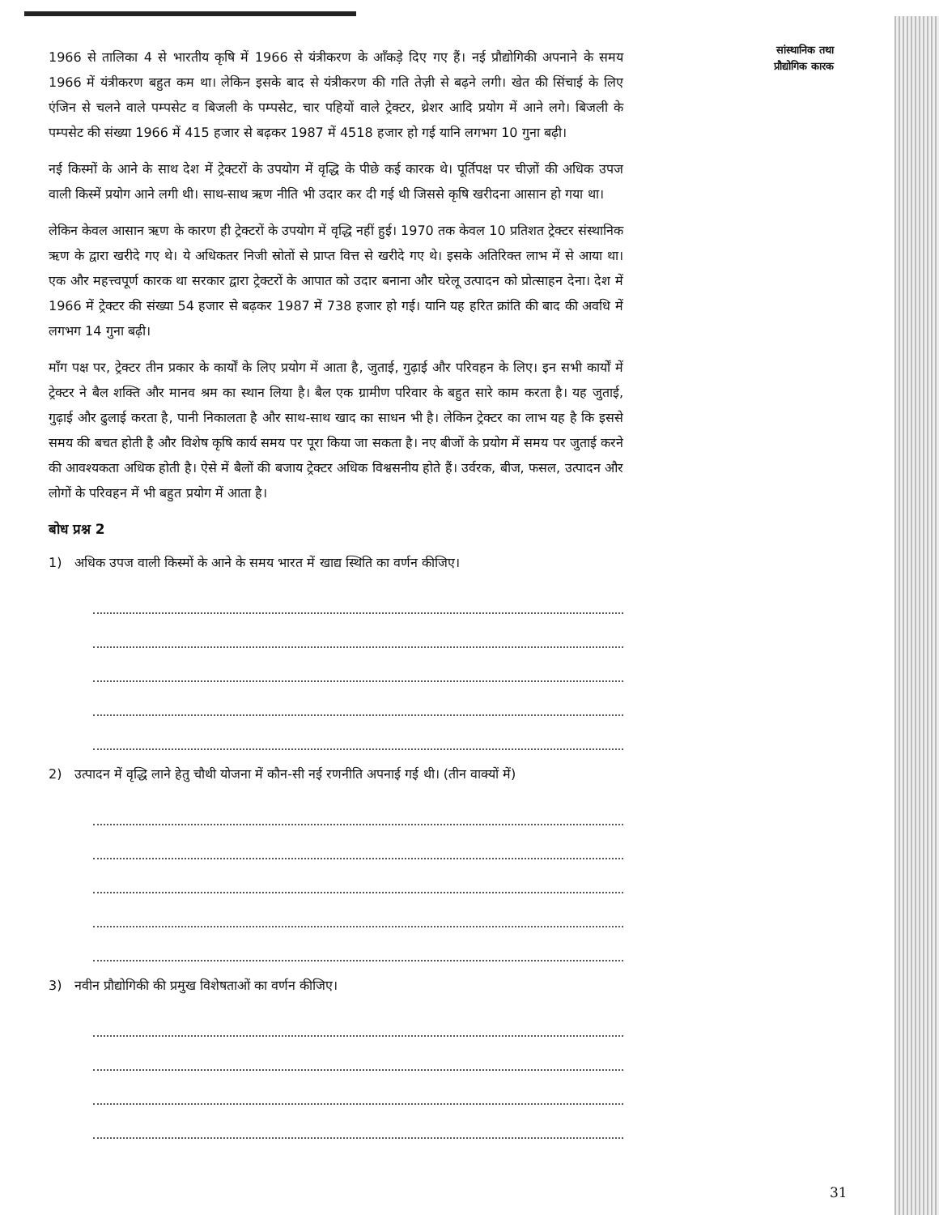सांस्थानिक तथा
प्रौद्योगिक कारक
1966 से तालिका 4 से भारतीय कृषि में 1966 से यंत्रीकरण के आँकड़े दिए गए हैं। नई प्रौद्योगिकी अपनाने के समय 1966 में यंत्रीकरण बहुत कम था। लेकिन इसके बाद से यंत्रीकरण की गति तेज़ी से बढ़ने लगी। खेत की सिंचाई के लिए एंजिन से चलने वाले पम्पसेट व बिजली के पम्पसेट, चार पहियों वाले ट्रेक्टर, थ्रेशर आदि प्रयोग में आने लगे। बिजली के पम्पसेट की संख्या 1966 में 415 हजार से बढ़कर 1987 में 4518 हजार हो गई यानि लगभग 10 गुना बढ़ी।
नई किस्मों के आने के साथ देश में ट्रेक्टरों के उपयोग में वृद्धि के पीछे कई कारक थे। पूर्तिपक्ष पर चीज़ों की अधिक उपज वाली किस्में प्रयोग आने लगी थी। साथ-साथ ऋण नीति भी उदार कर दी गई थी जिससे कृषि खरीदना आसान हो गया था।
लेकिन केवल आसान ऋण के कारण ही ट्रेक्टरों के उपयोग में वृद्धि नहीं हुई। 1970 तक केवल 10 प्रतिशत ट्रेक्टर संस्थानिक ऋण के द्वारा खरीदे गए थे। ये अधिकतर निजी स्रोतों से प्राप्त वित्त से खरीदे गए थे। इसके अतिरिक्त लाभ में से आया था। एक और महत्त्वपूर्ण कारक था सरकार द्वारा ट्रेक्टरों के आपात को उदार बनाना और घरेलू उत्पादन को प्रोत्साहन देना। देश में 1966 में ट्रेक्टर की संख्या 54 हजार से बढ़कर 1987 में 738 हजार हो गई। यानि यह हरित क्रांति की बाद की अवधि में लगभग 14 गुना बढ़ी।
माँग पक्ष पर, ट्रेक्टर तीन प्रकार के कार्यों के लिए प्रयोग में आता है, जुताई, गुढ़ाई और परिवहन के लिए। इन सभी कार्यों में ट्रेक्टर ने बैल शक्ति और मानव श्रम का स्थान लिया है। बैल एक ग्रामीण परिवार के बहुत सारे काम करता है। यह जुताई, गुढ़ाई और ढुलाई करता है, पानी निकालता है और साथ-साथ खाद का साधन भी है। लेकिन ट्रेक्टर का लाभ यह है कि इससे समय की बचत होती है और विशेष कृषि कार्य समय पर पूरा किया जा सकता है। नए बीजों के प्रयोग में समय पर जुताई करने की आवश्यकता अधिक होती है। ऐसे में बैलों की बजाय ट्रेक्टर अधिक विश्वसनीय होते हैं। उर्वरक, बीज, फसल, उत्पादन और लोगों के परिवहन में भी बहुत प्रयोग में आता है।
बोध प्रश्न 2
1) अधिक उपज वाली किस्मों के आने के समय भारत में खाद्य स्थिति का वर्णन कीजिए।
2) उत्पादन में वृद्धि लाने हेतु चौथी योजना में कौन-सी नई रणनीति अपनाई गई थी। (तीन वाक्यों में)
3) नवीन प्रौद्योगिकी की प्रमुख विशेषताओं का वर्णन कीजिए।
31